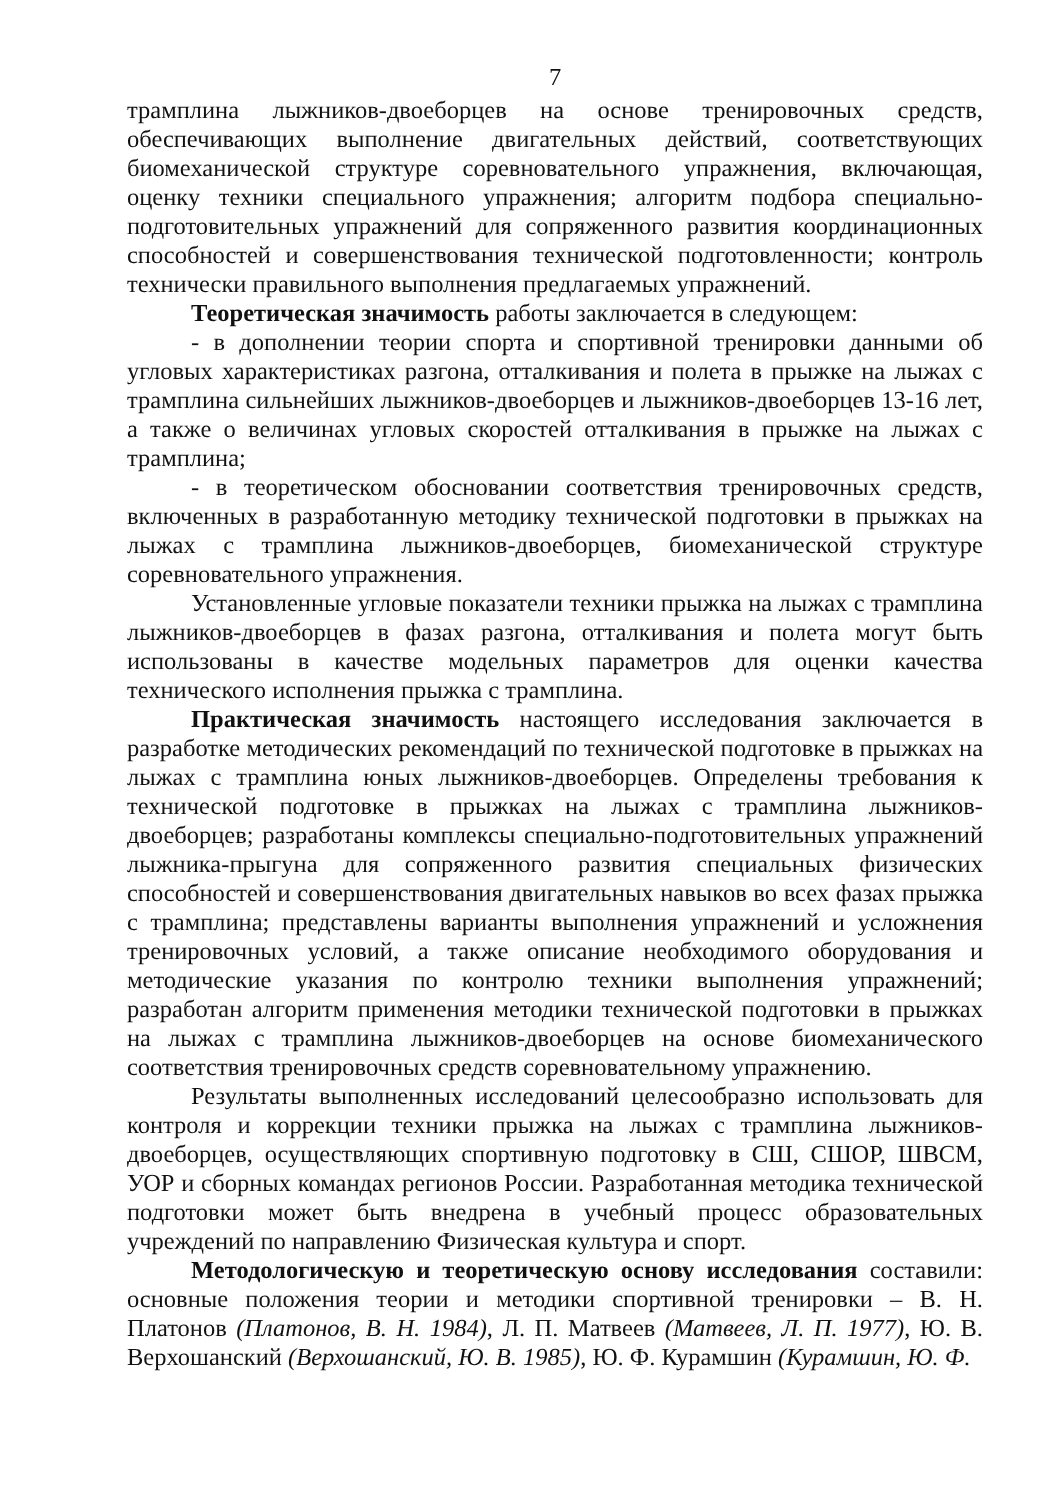7
трамплина лыжников-двоеборцев на основе тренировочных средств, обеспечивающих выполнение двигательных действий, соответствующих биомеханической структуре соревновательного упражнения, включающая, оценку техники специального упражнения; алгоритм подбора специально-подготовительных упражнений для сопряженного развития координационных способностей и совершенствования технической подготовленности; контроль технически правильного выполнения предлагаемых упражнений.
Теоретическая значимость работы заключается в следующем:
- в дополнении теории спорта и спортивной тренировки данными об угловых характеристиках разгона, отталкивания и полета в прыжке на лыжах с трамплина сильнейших лыжников-двоеборцев и лыжников-двоеборцев 13-16 лет, а также о величинах угловых скоростей отталкивания в прыжке на лыжах с трамплина;
- в теоретическом обосновании соответствия тренировочных средств, включенных в разработанную методику технической подготовки в прыжках на лыжах с трамплина лыжников-двоеборцев, биомеханической структуре соревновательного упражнения.
Установленные угловые показатели техники прыжка на лыжах с трамплина лыжников-двоеборцев в фазах разгона, отталкивания и полета могут быть использованы в качестве модельных параметров для оценки качества технического исполнения прыжка с трамплина.
Практическая значимость настоящего исследования заключается в разработке методических рекомендаций по технической подготовке в прыжках на лыжах с трамплина юных лыжников-двоеборцев. Определены требования к технической подготовке в прыжках на лыжах с трамплина лыжников-двоеборцев; разработаны комплексы специально-подготовительных упражнений лыжника-прыгуна для сопряженного развития специальных физических способностей и совершенствования двигательных навыков во всех фазах прыжка с трамплина; представлены варианты выполнения упражнений и усложнения тренировочных условий, а также описание необходимого оборудования и методические указания по контролю техники выполнения упражнений; разработан алгоритм применения методики технической подготовки в прыжках на лыжах с трамплина лыжников-двоеборцев на основе биомеханического соответствия тренировочных средств соревновательному упражнению.
Результаты выполненных исследований целесообразно использовать для контроля и коррекции техники прыжка на лыжах с трамплина лыжников-двоеборцев, осуществляющих спортивную подготовку в СШ, СШОР, ШВСМ, УОР и сборных командах регионов России. Разработанная методика технической подготовки может быть внедрена в учебный процесс образовательных учреждений по направлению Физическая культура и спорт.
Методологическую и теоретическую основу исследования составили: основные положения теории и методики спортивной тренировки – В. Н. Платонов (Платонов, В. Н. 1984), Л. П. Матвеев (Матвеев, Л. П. 1977), Ю. В. Верхошанский (Верхошанский, Ю. В. 1985), Ю. Ф. Курамшин (Курамшин, Ю. Ф.